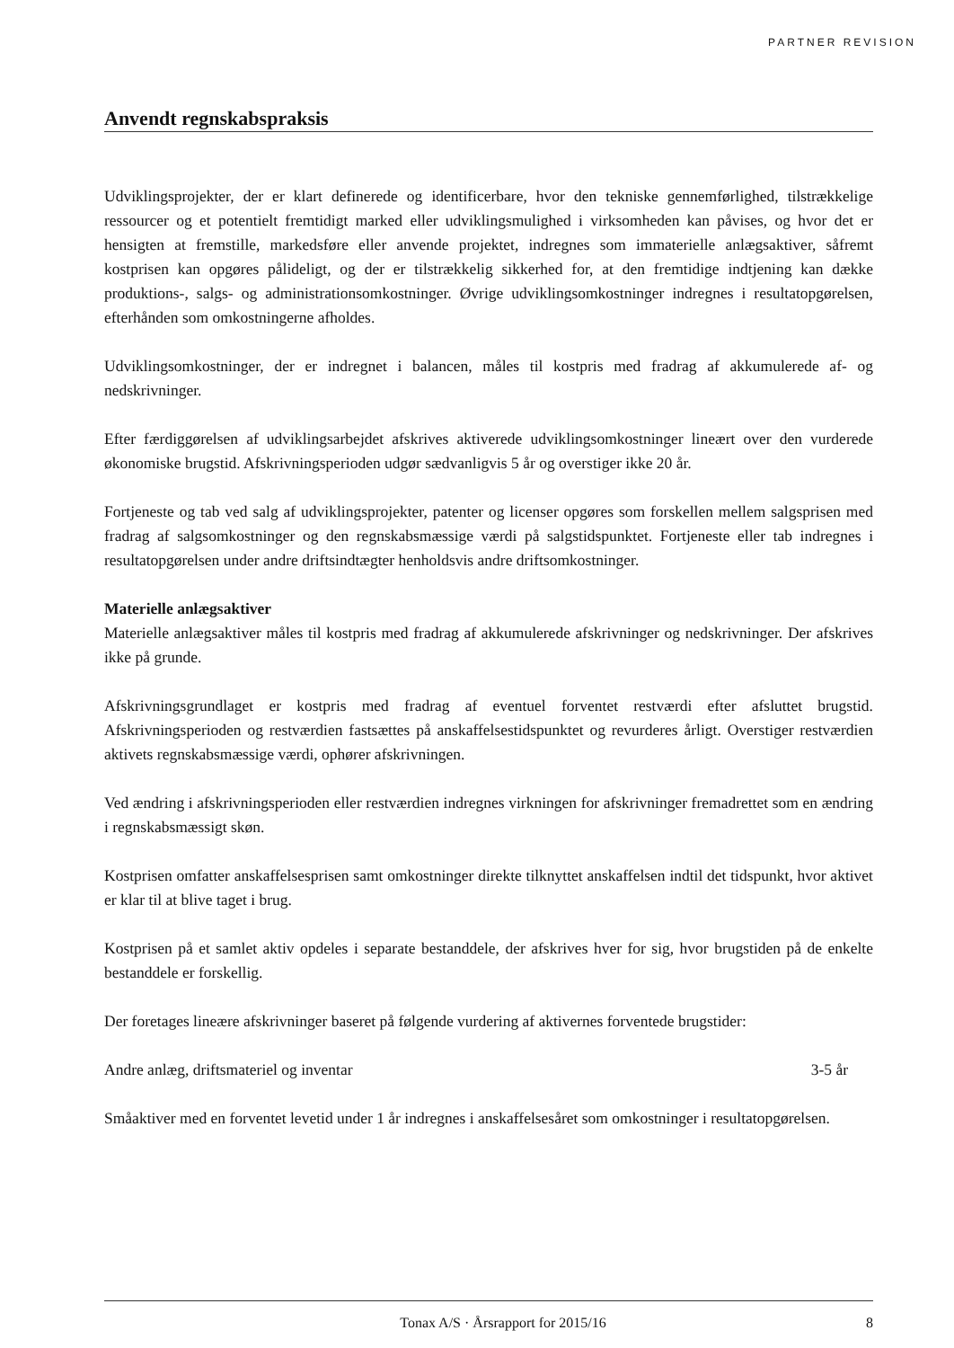PARTNER REVISION
Anvendt regnskabspraksis
Udviklingsprojekter, der er klart definerede og identificerbare, hvor den tekniske gennemførlighed, tilstrækkelige ressourcer og et potentielt fremtidigt marked eller udviklingsmulighed i virksomheden kan påvises, og hvor det er hensigten at fremstille, markedsføre eller anvende projektet, indregnes som immaterielle anlægsaktiver, såfremt kostprisen kan opgøres pålideligt, og der er tilstrækkelig sikkerhed for, at den fremtidige indtjening kan dække produktions-, salgs- og administrationsomkostninger. Øvrige udviklingsomkostninger indregnes i resultatopgørelsen, efterhånden som omkostningerne afholdes.
Udviklingsomkostninger, der er indregnet i balancen, måles til kostpris med fradrag af akkumulerede af- og nedskrivninger.
Efter færdiggørelsen af udviklingsarbejdet afskrives aktiverede udviklingsomkostninger lineært over den vurderede økonomiske brugstid. Afskrivningsperioden udgør sædvanligvis 5 år og overstiger ikke 20 år.
Fortjeneste og tab ved salg af udviklingsprojekter, patenter og licenser opgøres som forskellen mellem salgsprisen med fradrag af salgsomkostninger og den regnskabsmæssige værdi på salgstidspunktet. Fortjeneste eller tab indregnes i resultatopgørelsen under andre driftsindtægter henholdsvis andre driftsomkostninger.
Materielle anlægsaktiver
Materielle anlægsaktiver måles til kostpris med fradrag af akkumulerede afskrivninger og nedskrivninger. Der afskrives ikke på grunde.
Afskrivningsgrundlaget er kostpris med fradrag af eventuel forventet restværdi efter afsluttet brugstid. Afskrivningsperioden og restværdien fastsættes på anskaffelsestidspunktet og revurderes årligt. Overstiger restværdien aktivets regnskabsmæssige værdi, ophører afskrivningen.
Ved ændring i afskrivningsperioden eller restværdien indregnes virkningen for afskrivninger fremadrettet som en ændring i regnskabsmæssigt skøn.
Kostprisen omfatter anskaffelsesprisen samt omkostninger direkte tilknyttet anskaffelsen indtil det tidspunkt, hvor aktivet er klar til at blive taget i brug.
Kostprisen på et samlet aktiv opdeles i separate bestanddele, der afskrives hver for sig, hvor brugstiden på de enkelte bestanddele er forskellig.
Der foretages lineære afskrivninger baseret på følgende vurdering af aktivernes forventede brugstider:
| Andre anlæg, driftsmateriel og inventar | 3-5 år |
Småaktiver med en forventet levetid under 1 år indregnes i anskaffelsesåret som omkostninger i resultatopgørelsen.
Tonax A/S · Årsrapport for 2015/16 8